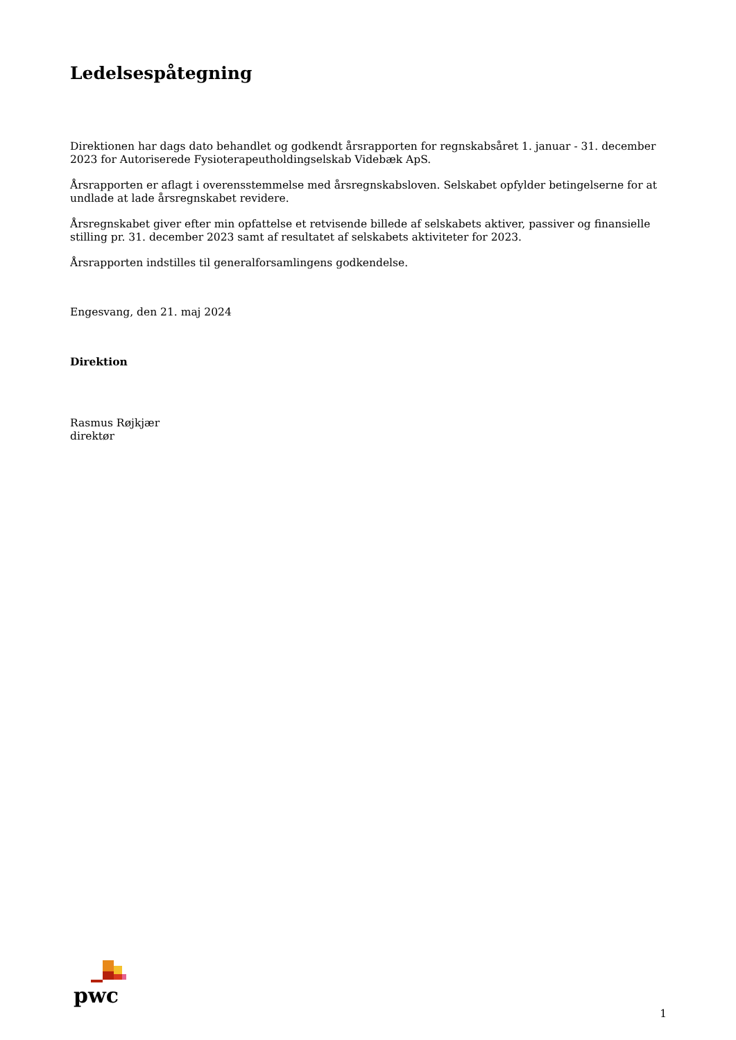Ledelsespåtegning
Direktionen har dags dato behandlet og godkendt årsrapporten for regnskabsåret 1. januar - 31. december 2023 for Autoriserede Fysioterapeutholdingselskab Videbæk ApS.
Årsrapporten er aflagt i overensstemmelse med årsregnskabsloven. Selskabet opfylder betingelserne for at undlade at lade årsregnskabet revidere.
Årsregnskabet giver efter min opfattelse et retvisende billede af selskabets aktiver, passiver og finansielle stilling pr. 31. december 2023 samt af resultatet af selskabets aktiviteter for 2023.
Årsrapporten indstilles til generalforsamlingens godkendelse.
Engesvang, den 21. maj 2024
Direktion
Rasmus Røjkjær
direktør
pwc
1